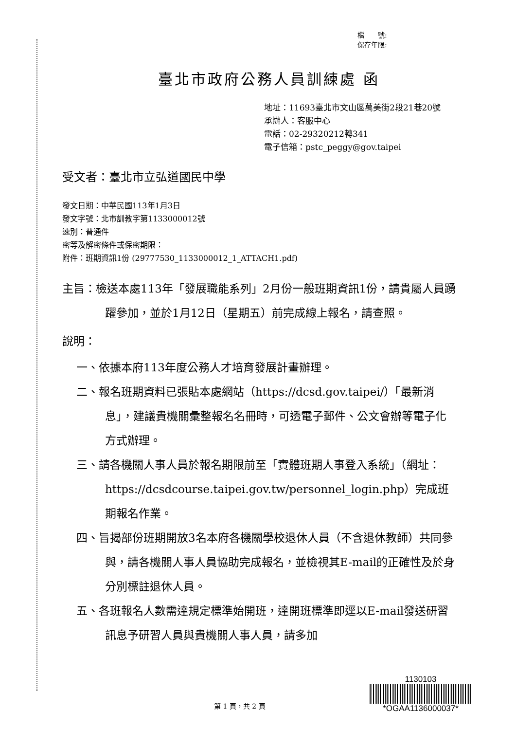檔　　號:
保存年限:
臺北市政府公務人員訓練處 函
地址：11693臺北市文山區萬美街2段21巷20號
承辦人：客服中心
電話：02-29320212轉341
電子信箱：pstc_peggy@gov.taipei
受文者：臺北市立弘道國民中學
發文日期：中華民國113年1月3日
發文字號：北市訓教字第1133000012號
速別：普通件
密等及解密條件或保密期限：
附件：班期資訊1份 (29777530_1133000012_1_ATTACH1.pdf)
主旨：檢送本處113年「發展職能系列」2月份一般班期資訊1份，請貴屬人員踴躍參加，並於1月12日（星期五）前完成線上報名，請查照。
說明：
一、依據本府113年度公務人才培育發展計畫辦理。
二、報名班期資料已張貼本處網站（https://dcsd.gov.taipei/）「最新消息」，建議貴機關彙整報名名冊時，可透電子郵件、公文會辦等電子化方式辦理。
三、請各機關人事人員於報名期限前至「實體班期人事登入系統」（網址：https://dcsdcourse.taipei.gov.tw/personnel_login.php）完成班期報名作業。
四、旨揭部份班期開放3名本府各機關學校退休人員（不含退休教師）共同參與，請各機關人事人員協助完成報名，並檢視其E-mail的正確性及於身分別標註退休人員。
五、各班報名人數需達規定標準始開班，達開班標準即逕以E-mail發送研習訊息予研習人員與貴機關人事人員，請多加
第 1 頁，共 2 頁
1130103
*OGAA1136000037*